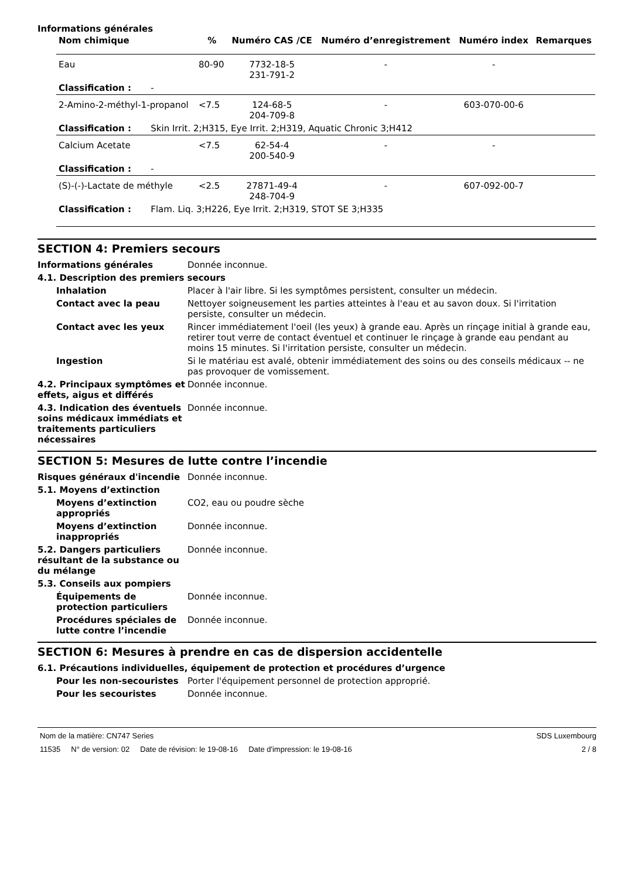Informations générales
| Nom chimique | % | Numéro CAS /CE | Numéro d’enregistrement | Numéro index | Remarques |
| --- | --- | --- | --- | --- | --- |
| Eau | 80-90 | 7732-18-5 231-791-2 | - | - | |
| Classification : - | | | | | |
| 2-Amino-2-méthyl-1-propanol | <7.5 | 124-68-5 204-709-8 | - | 603-070-00-6 | |
| Classification : Skin Irrit. 2;H315, Eye Irrit. 2;H319, Aquatic Chronic 3;H412 | | | | | |
| Calcium Acetate | <7.5 | 62-54-4 200-540-9 | - | - | |
| Classification : - | | | | | |
| (S)-(-)-Lactate de méthyle | <2.5 | 27871-49-4 248-704-9 | - | 607-092-00-7 | |
| Classification : Flam. Liq. 3;H226, Eye Irrit. 2;H319, STOT SE 3;H335 | | | | | |
SECTION 4: Premiers secours
Informations générales Donnée inconnue.
4.1. Description des premiers secours
Inhalation Placer à l'air libre. Si les symptômes persistent, consulter un médecin.
Contact avec la peau Nettoyer soigneusement les parties atteintes à l'eau et au savon doux. Si l'irritation persiste, consulter un médecin.
Contact avec les yeux Rincer immédiatement l'oeil (les yeux) à grande eau. Après un rinçage initial à grande eau, retirer tout verre de contact éventuel et continuer le rinçage à grande eau pendant au moins 15 minutes. Si l'irritation persiste, consulter un médecin.
Ingestion Si le matériau est avalé, obtenir immédiatement des soins ou des conseils médicaux -- ne pas provoquer de vomissement.
4.2. Principaux symptômes et effets, aigus et différés
Donnée inconnue.
4.3. Indication des éventuels soins médicaux immédiats et traitements particuliers nécessaires
Donnée inconnue.
SECTION 5: Mesures de lutte contre l’incendie
Risques généraux d'incendie Donnée inconnue.
5.1. Moyens d’extinction
Moyens d’extinction appropriés
CO2, eau ou poudre sèche
Moyens d’extinction inappropriés
Donnée inconnue.
5.2. Dangers particuliers résultant de la substance ou du mélange
Donnée inconnue.
5.3. Conseils aux pompiers
Équipements de protection particuliers
Donnée inconnue.
Procédures spéciales de lutte contre l’incendie
Donnée inconnue.
SECTION 6: Mesures à prendre en cas de dispersion accidentelle
6.1. Précautions individuelles, équipement de protection et procédures d’urgence
Pour les non-secouristes Porter l'équipement personnel de protection approprié.
Pour les secouristes Donnée inconnue.
Nom de la matière: CN747 Series SDS Luxembourg
11535 N° de version: 02 Date de révision: le 19-08-16 Date d'impression: le 19-08-16 2 / 8